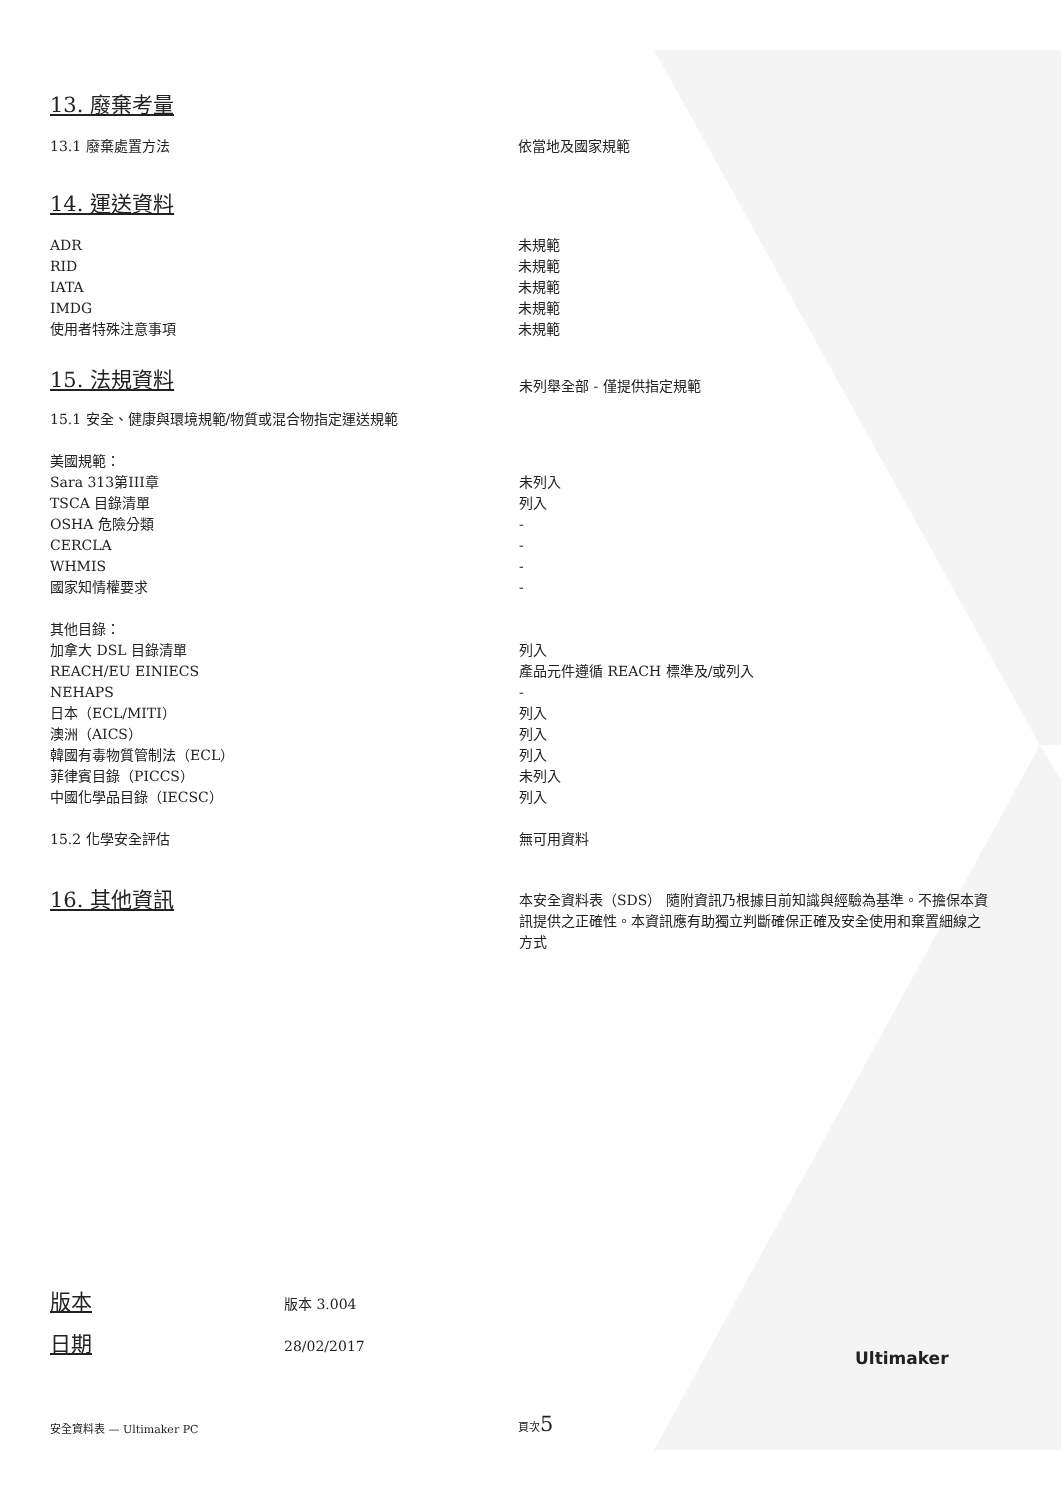13. 廢棄考量
| 13.1 廢棄處置方法 | 依當地及國家規範 |
14. 運送資料
| ADR | 未規範 |
| RID | 未規範 |
| IATA | 未規範 |
| IMDG | 未規範 |
| 使用者特殊注意事項 | 未規範 |
| 15. 法規資料 | 未列舉全部 - 僅提供指定規範 |
| 15.1 安全、健康與環境規範/物質或混合物指定運送規範 | |
| 美國規範： | |
| Sara 313第III章 | 未列入 |
| TSCA 目錄清單 | 列入 |
| OSHA 危險分類 | - |
| CERCLA | - |
| WHMIS | - |
| 國家知情權要求 | - |
| 其他目錄： | |
| 加拿大 DSL 目錄清單 | 列入 |
| REACH/EU EINIECS | 產品元件遵循 REACH 標準及/或列入 |
| NEHAPS | - |
| 日本（ECL/MITI） | 列入 |
| 澳洲（AICS） | 列入 |
| 韓國有毒物質管制法（ECL） | 列入 |
| 菲律賓目錄（PICCS） | 未列入 |
| 中國化學品目錄（IECSC） | 列入 |
| 15.2 化學安全評估 | 無可用資料 |
| 16. 其他資訊 | 本安全資料表（SDS） 隨附資訊乃根據目前知識與經驗為基準。不擔保本資訊提供之正確性。本資訊應有助獨立判斷確保正確及安全使用和棄置細線之方式 |
版本 版本 3.004
日期 28/02/2017
Ultimaker
安全資料表 — Ultimaker PC
頁次5